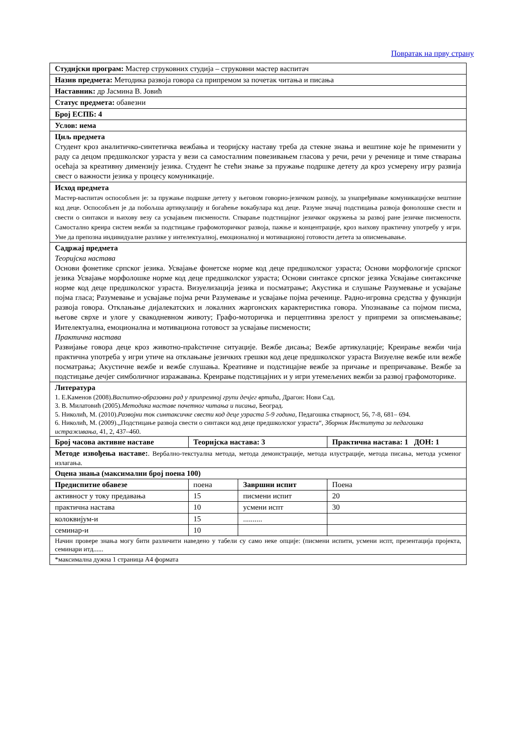Повратак на прву страну
| Студијски програм: Мастер струковних студија – струковни мастер васпитач | | | |
| Назив предмета: Методика развоја говора са припремом за почетак читања и писања | | | |
| Наставник: др Јасмина В. Јовић | | | |
| Статус предмета: обавезни | | | |
| Број ЕСПБ: 4 | | | |
| Услов: нема | | | |
| Циљ предмета Студент кроз аналитичко-синтетичка вежбања и теоријску наставу треба да стекне знања и вештине које ће применити у раду са децом предшколског узраста у вези са самосталним повезивањем гласова у речи, речи у реченице и тиме стварања осећаја за креативну димензију језика. Студент ће стећи знање за пружање подршке детету да кроз усмерену игру развија свест о важности језика у процесу комуникације. | | | |
| Исход предмета Мастер-васпитач оспособљен је: за пружање подршке детету у његовом говорно-језичком развоју, за унапређивање комуникацијске вештине код деце. Оспособљен је да побољша артикулацију и богаћење вокабулара код деце. Разуме значај подстицања развоја фонолошке свести и свести о синтакси и њихову везу са усвајањем писмености. Стварање подстицајног језичког окружења за развој ране језичке писмености. Самостално креира систем вежби за подстицање графомоторичког развоја, пажње и концентрације, кроз њихову практичну употребу у игри. Уме да препозна индивидуалне разлике у интелектуалној, емоционалној и мотивационој готовости детета за описмењавање. | | | |
| Садржај предмета Теоријска настава Основи фонетике српског језика. Усвајање фонетске норме код деце предшколског узраста; Основи морфологије српског језика Усвајање морфолошке норме код деце предшколског узраста; Основи синтаксе српског језика Усвајање синтаксичке норме код деце предшколског узраста. Визуелизација језика и посматрање; Акустика и слушање Разумевање и усвајање појма гласа; Разумевање и усвајање појма речи Разумевање и усвајање појма реченице. Радно-игровна средства у функцији развоја говора. Отклањање дијалекатских и локалних жаргонских карактеристика говора. Упознавање са појмом писма, његове сврхе и улоге у свакодневном животу; Графо-моторичка и перцептивна зрелост у припреми за описмењавање; Интелектуална, емоционална и мотивациона готовост за усвајање писмености; Практична настава Развијање говора деце кроз животно-прakстичне ситуације. Вежбе дисања; Вежбе артикулације; Креирање вежби чија практична употреба у игри утиче на отклањање језичких грешки код деце предшколског узраста Визуелне вежбе или вежбе посматрања; Акустичне вежбе и вежбе слушања. Креативне и подстицајне вежбе за причање и препричавање. Вежбе за подстицање дечјег симболичног изражавања. Креирање подстицајних и у игри утемељених вежби за развој графомоторике. | | | |
| Литература 1. Е.Каменов (2008). Васпитно-образовни рад у припремној групи дечјег вртића , Драгон: Нови Сад. 3. В. Милатовић (2005). Методика наставе почетног читања и писања , Београд. 5. Николић, М. (2010). Развојни ток синтаксичке свести код деце узраста 5-9 година , Педагошка стварност, 56, 7-8, 681– 694. 6. Николић, М. (2009).„Подстицање развоја свести о синтакси код деце предшколског узраста“, Зборник Института за педагошка истраживања , 41, 2, 437–460. | | | |
| Број часова активне наставе | Теоријска настава: 3 | | Практична настава: 1 ДОН: 1 |
| Методе извођења наставе: . Вербално-текстуална метода, метода демонстрације, метода илустрације, метода писања, метода усменог излагања. | | | |
| Оцена знања (максимални број поена 100) | | | |
| Предиспитне обавезе | поена | Завршни испит | Поена |
| активност у току предавања | 15 | писмени испит | 20 |
| практична настава | 10 | усмени испт | 30 |
| колоквијум-и | 15 | .......... | |
| семинар-и | 10 | | |
| Начин провере знања могу бити различити наведено у табели су само неке опције: (писмени испити, усмени испт, презентација пројекта, семинари итд...... | | | |
| *максимална дужна 1 страница А4 формата | | | |